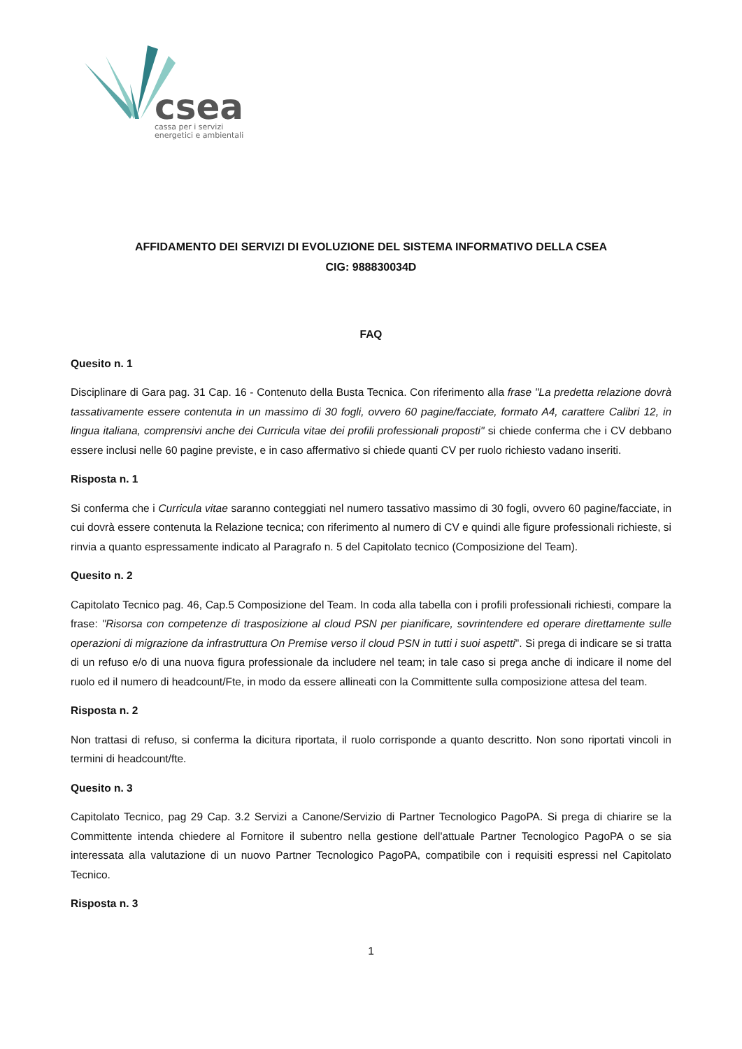csea
cassa per i servizi
energetici e ambientali
AFFIDAMENTO DEI SERVIZI DI EVOLUZIONE DEL SISTEMA INFORMATIVO DELLA CSEA
CIG: 988830034D
FAQ
Quesito n. 1
Disciplinare di Gara pag. 31 Cap. 16 - Contenuto della Busta Tecnica. Con riferimento alla frase "La predetta relazione dovrà tassativamente essere contenuta in un massimo di 30 fogli, ovvero 60 pagine/facciate, formato A4, carattere Calibri 12, in lingua italiana, comprensivi anche dei Curricula vitae dei profili professionali proposti" si chiede conferma che i CV debbano essere inclusi nelle 60 pagine previste, e in caso affermativo si chiede quanti CV per ruolo richiesto vadano inseriti.
Risposta n. 1
Si conferma che i Curricula vitae saranno conteggiati nel numero tassativo massimo di 30 fogli, ovvero 60 pagine/facciate, in cui dovrà essere contenuta la Relazione tecnica; con riferimento al numero di CV e quindi alle figure professionali richieste, si rinvia a quanto espressamente indicato al Paragrafo n. 5 del Capitolato tecnico (Composizione del Team).
Quesito n. 2
Capitolato Tecnico pag. 46, Cap.5 Composizione del Team. In coda alla tabella con i profili professionali richiesti, compare la frase: "Risorsa con competenze di trasposizione al cloud PSN per pianificare, sovrintendere ed operare direttamente sulle operazioni di migrazione da infrastruttura On Premise verso il cloud PSN in tutti i suoi aspetti". Si prega di indicare se si tratta di un refuso e/o di una nuova figura professionale da includere nel team; in tale caso si prega anche di indicare il nome del ruolo ed il numero di headcount/Fte, in modo da essere allineati con la Committente sulla composizione attesa del team.
Risposta n. 2
Non trattasi di refuso, si conferma la dicitura riportata, il ruolo corrisponde a quanto descritto. Non sono riportati vincoli in termini di headcount/fte.
Quesito n. 3
Capitolato Tecnico, pag 29 Cap. 3.2 Servizi a Canone/Servizio di Partner Tecnologico PagoPA. Si prega di chiarire se la Committente intenda chiedere al Fornitore il subentro nella gestione dell'attuale Partner Tecnologico PagoPA o se sia interessata alla valutazione di un nuovo Partner Tecnologico PagoPA, compatibile con i requisiti espressi nel Capitolato Tecnico.
Risposta n. 3
1